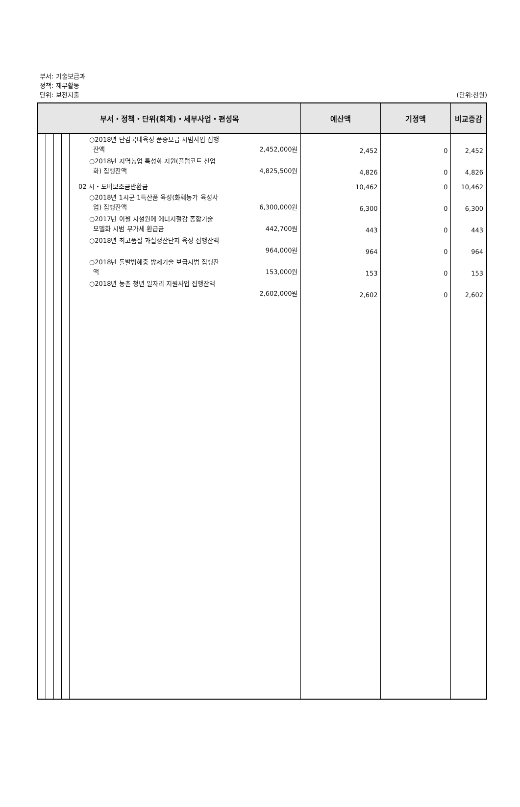부서: 기술보급과
정책: 재무활동
단위: 보전지출
(단위:천원)
| 부서・정책・단위(회계)・세부사업・편성목 | | | | | 예산액 | 기정액 | 비교증감 |
| --- | --- | --- | --- | --- | --- | --- | --- |
| | | | | ○2018년 단감국내육성 품종보급 시범사업 집행 잔액 2,452,000원 | 2,452 | 0 | 2,452 |
| | | | | ○2018년 지역농업 특성화 지원(플럼코트 산업 화) 집행잔액 4,825,500원 | 4,826 | 0 | 4,826 |
| | | | | 02 시・도비보조금반환금 | 10,462 | 0 | 10,462 |
| | | | | ○2018년 1시군 1특산품 육성(화훼농가 육성사 업) 집행잔액 6,300,000원 | 6,300 | 0 | 6,300 |
| | | | | ○2017년 이월 시설원에 에너지절감 종합기술 모델화 시범 부가세 환급금 442,700원 | 443 | 0 | 443 |
| | | | | ○2018년 최고품질 과실생산단지 육성 집행잔액 964,000원 | 964 | 0 | 964 |
| | | | | ○2018년 돌발병해충 방제기술 보급시범 집행잔 액 153,000원 | 153 | 0 | 153 |
| | | | | ○2018년 농촌 청년 일자리 지원사업 집행잔액 2,602,000원 | 2,602 | 0 | 2,602 |